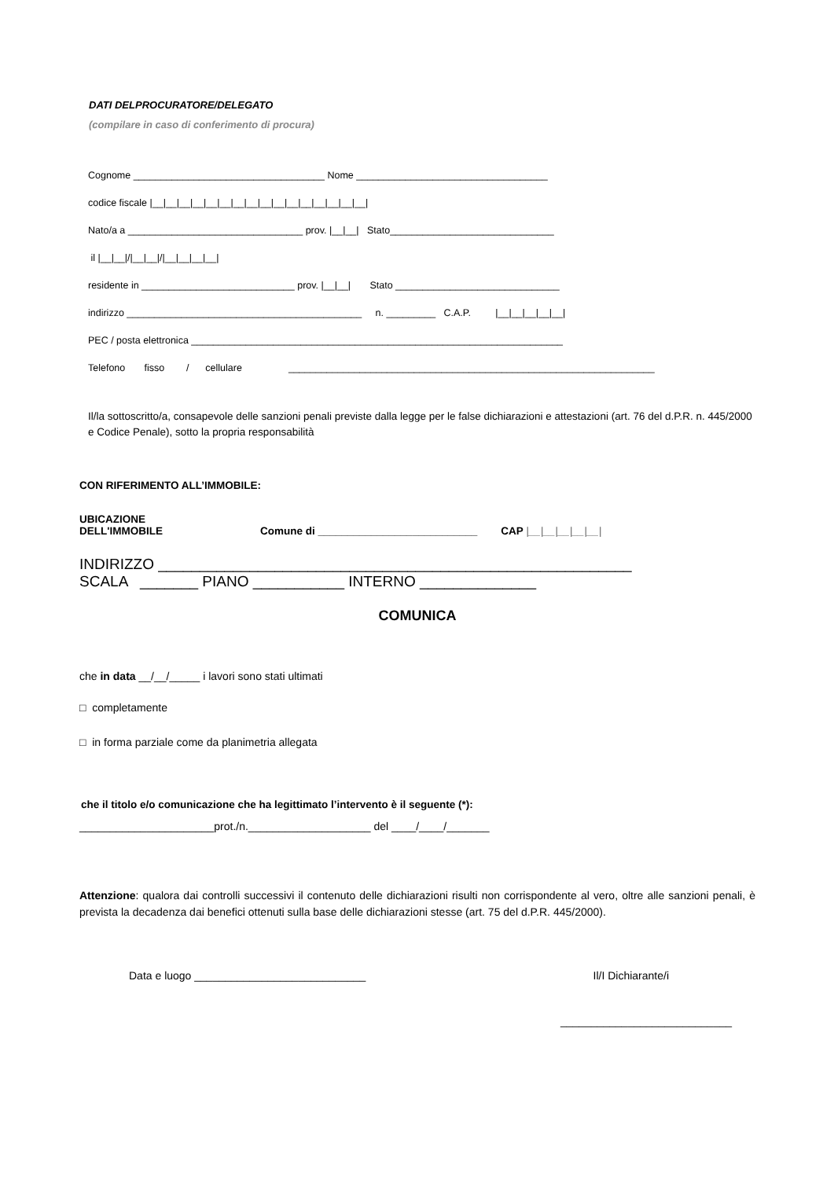DATI DELPROCURATORE/DELEGATO
(compilare in caso di conferimento di procura)
Cognome ___________________________________ Nome ___________________________________
codice fiscale |__|__|__|__|__|__|__|__|__|__|__|__|__|__|__|__|
Nato/a a ________________________________ prov. |__|__| Stato______________________________
il |__|__|/|__|__|/|__|__|__|__|
residente in ____________________________ prov. |__|__| Stato ______________________________
indirizzo ___________________________________________ n. _________ C.A.P. |__|__|__|__|__|
PEC / posta elettronica ____________________________________________________________________
Telefono fisso / cellulare ___________________________________________________________________
Il/la sottoscritto/a, consapevole delle sanzioni penali previste dalla legge per le false dichiarazioni e attestazioni (art. 76 del d.P.R. n. 445/2000 e Codice Penale), sotto la propria responsabilità
CON RIFERIMENTO ALL’IMMOBILE:
UBICAZIONE
DELL'IMMOBILE
Comune di ___________________________ CAP |__|__|__|__|__|
INDIRIZZO _________________________________________________________
SCALA _______ PIANO ___________ INTERNO ______________
COMUNICA
che in data __/__/_____ i lavori sono stati ultimati
□ completamente
□ in forma parziale come da planimetria allegata
che il titolo e/o comunicazione che ha legittimato l’intervento è il seguente (*):
______________________prot./n.____________________ del ____/____/_______
Attenzione: qualora dai controlli successivi il contenuto delle dichiarazioni risulti non corrispondente al vero, oltre alle sanzioni penali, è prevista la decadenza dai benefici ottenuti sulla base delle dichiarazioni stesse (art. 75 del d.P.R. 445/2000).
Data e luogo ____________________________ Il/I Dichiarante/i
____________________________